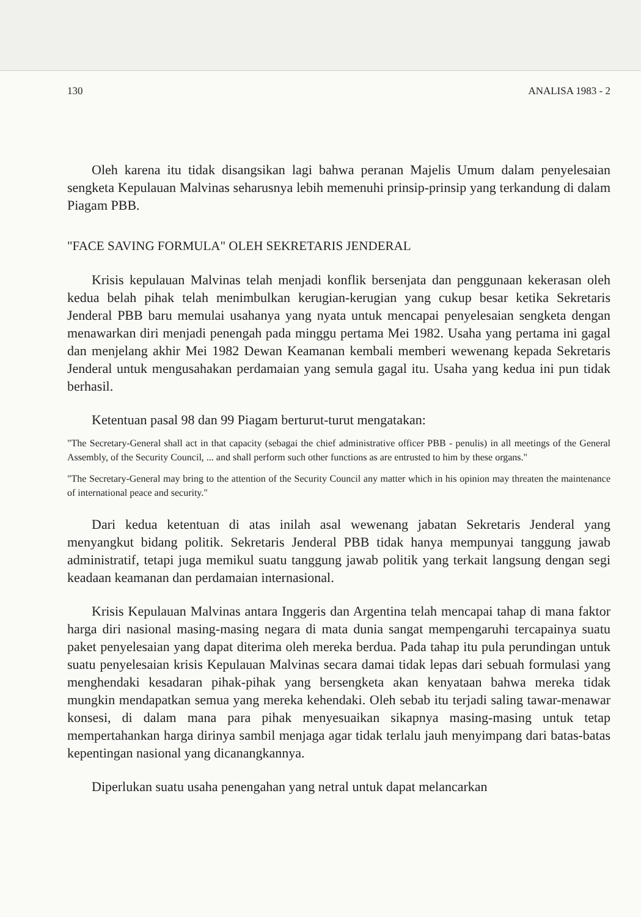130 ANALISA 1983 - 2
Oleh karena itu tidak disangsikan lagi bahwa peranan Majelis Umum dalam penyelesaian sengketa Kepulauan Malvinas seharusnya lebih memenuhi prinsip-prinsip yang terkandung di dalam Piagam PBB.
"FACE SAVING FORMULA" OLEH SEKRETARIS JENDERAL
Krisis kepulauan Malvinas telah menjadi konflik bersenjata dan penggunaan kekerasan oleh kedua belah pihak telah menimbulkan kerugian-kerugian yang cukup besar ketika Sekretaris Jenderal PBB baru memulai usahanya yang nyata untuk mencapai penyelesaian sengketa dengan menawarkan diri menjadi penengah pada minggu pertama Mei 1982. Usaha yang pertama ini gagal dan menjelang akhir Mei 1982 Dewan Keamanan kembali memberi wewenang kepada Sekretaris Jenderal untuk mengusahakan perdamaian yang semula gagal itu. Usaha yang kedua ini pun tidak berhasil.
Ketentuan pasal 98 dan 99 Piagam berturut-turut mengatakan:
"The Secretary-General shall act in that capacity (sebagai the chief administrative officer PBB - penulis) in all meetings of the General Assembly, of the Security Council, ... and shall perform such other functions as are entrusted to him by these organs."
"The Secretary-General may bring to the attention of the Security Council any matter which in his opinion may threaten the maintenance of international peace and security."
Dari kedua ketentuan di atas inilah asal wewenang jabatan Sekretaris Jenderal yang menyangkut bidang politik. Sekretaris Jenderal PBB tidak hanya mempunyai tanggung jawab administratif, tetapi juga memikul suatu tanggung jawab politik yang terkait langsung dengan segi keadaan keamanan dan perdamaian internasional.
Krisis Kepulauan Malvinas antara Inggeris dan Argentina telah mencapai tahap di mana faktor harga diri nasional masing-masing negara di mata dunia sangat mempengaruhi tercapainya suatu paket penyelesaian yang dapat diterima oleh mereka berdua. Pada tahap itu pula perundingan untuk suatu penyelesaian krisis Kepulauan Malvinas secara damai tidak lepas dari sebuah formulasi yang menghendaki kesadaran pihak-pihak yang bersengketa akan kenyataan bahwa mereka tidak mungkin mendapatkan semua yang mereka kehendaki. Oleh sebab itu terjadi saling tawar-menawar konsesi, di dalam mana para pihak menyesuaikan sikapnya masing-masing untuk tetap mempertahankan harga dirinya sambil menjaga agar tidak terlalu jauh menyimpang dari batas-batas kepentingan nasional yang dicanangkannya.
Diperlukan suatu usaha penengahan yang netral untuk dapat melancarkan